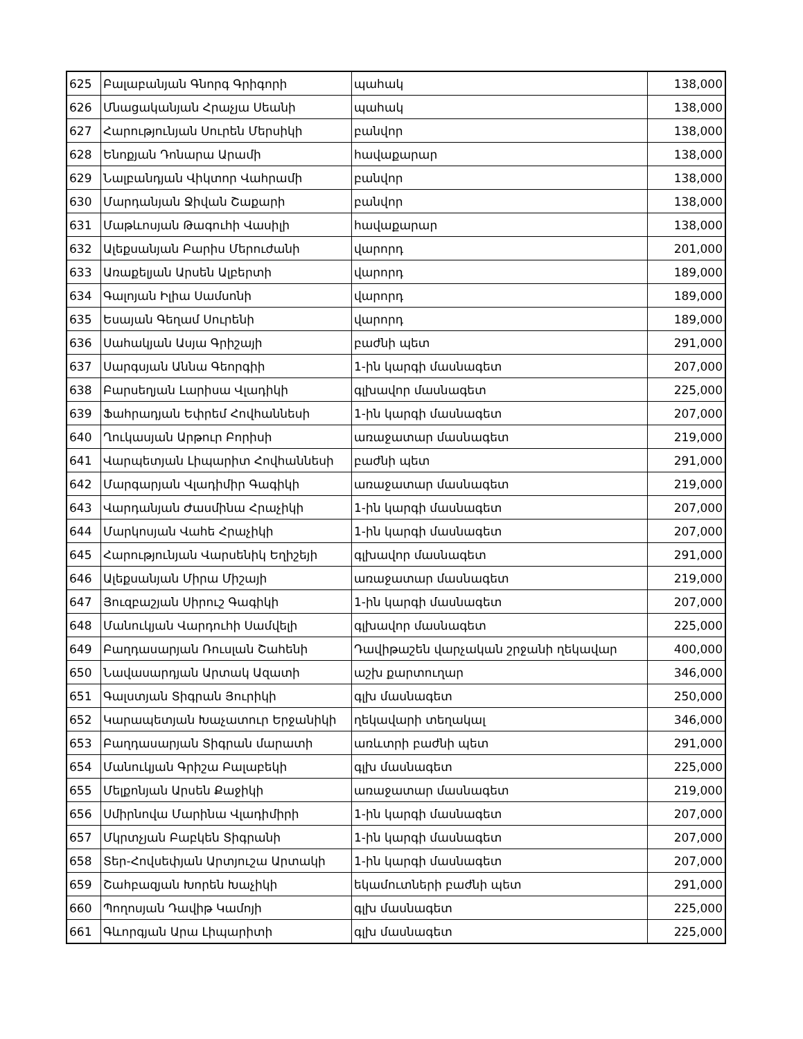| 625 | Բալաբանյան Գնորգ Գրիգորի | պահակ | 138,000 |
| 626 | Մնացականյան Հրաչյա Սեանի | պահակ | 138,000 |
| 627 | Հարությունյան Սուրեն Մերսիկի | բանվոր | 138,000 |
| 628 | Ենոքյան Դոնարա Արամի | հավաքարար | 138,000 |
| 629 | Նալբանդյան Վիկտոր Վահրամի | բանվոր | 138,000 |
| 630 | Մարդանյան Ջիվան Շաքարի | բանվոր | 138,000 |
| 631 | Մաթևոսյան Թագուհի Վասիլի | հավաքարար | 138,000 |
| 632 | Ալեքսանյան Բարիս Մերուժանի | վարորդ | 201,000 |
| 633 | Առաքելյան Արսեն Ալբերտի | վարորդ | 189,000 |
| 634 | Գալոյան Իլիա Սամսոնի | վարորդ | 189,000 |
| 635 | Եսայան Գեղամ Սուրենի | վարորդ | 189,000 |
| 636 | Սահակյան Ասյա Գրիշայի | բաժնի պետ | 291,000 |
| 637 | Սարգսյան Աննա Գեորգիի | 1-ին կարգի մասնագետ | 207,000 |
| 638 | Բարսեղյան Լարիսա Վլադիկի | գլխավոր մասնագետ | 225,000 |
| 639 | Ֆահրադյան Եփրեմ Հովհաննեսի | 1-ին կարգի մասնագետ | 207,000 |
| 640 | Ղուկասյան Արթուր Բորիսի | առաջատար մասնագետ | 219,000 |
| 641 | Վարպետյան Լիպարիտ Հովհաննեսի | բաժնի պետ | 291,000 |
| 642 | Մարգարյան Վլադիմիր Գագիկի | առաջատար մասնագետ | 219,000 |
| 643 | Վարդանյան Ժասմինա Հրաչիկի | 1-ին կարգի մասնագետ | 207,000 |
| 644 | Մարկոսյան Վահե Հրաչիկի | 1-ին կարգի մասնագետ | 207,000 |
| 645 | Հարությունյան Վարսենիկ Եղիշեյի | գլխավոր մասնագետ | 291,000 |
| 646 | Ալեքսանյան Միրա Միշայի | առաջատար մասնագետ | 219,000 |
| 647 | Յուզբաշյան Սիրուշ Գագիկի | 1-ին կարգի մասնագետ | 207,000 |
| 648 | Մանուկյան Վարդուհի Սամվելի | գլխավոր մասնագետ | 225,000 |
| 649 | Բաղդասարյան Ռուսլան Շահենի | Դավիթաշեն վարչական շրջանի ղեկավար | 400,000 |
| 650 | Նավասարդյան Արտակ Ազատի | աշխ քարտուղար | 346,000 |
| 651 | Գալստյան Տիգրան Յուրիկի | գլխ մասնագետ | 250,000 |
| 652 | Կարապետյան Խաչատուր Երջանիկի | ղեկավարի տեղակալ | 346,000 |
| 653 | Բաղդասարյան Տիգրան մարատի | առևտրի բաժնի պետ | 291,000 |
| 654 | Մանուկյան Գրիշա Բալաբեկի | գլխ մասնագետ | 225,000 |
| 655 | Մելքոնյան Արսեն Քաջիկի | առաջատար մասնագետ | 219,000 |
| 656 | Սմիրնովա Մարինա Վլադիմիրի | 1-ին կարգի մասնագետ | 207,000 |
| 657 | Մկրտչյան Բաբկեն Տիգրանի | 1-ին կարգի մասնագետ | 207,000 |
| 658 | Տեր-Հովսեփյան Արտյուշա Արտակի | 1-ին կարգի մասնագետ | 207,000 |
| 659 | Շահբազյան Խորեն Խաչիկի | եկամուտների բաժնի պետ | 291,000 |
| 660 | Պողոսյան Դավիթ Կամոյի | գլխ մասնագետ | 225,000 |
| 661 | Գևորգյան Արա Լիպարիտի | գլխ մասնագետ | 225,000 |